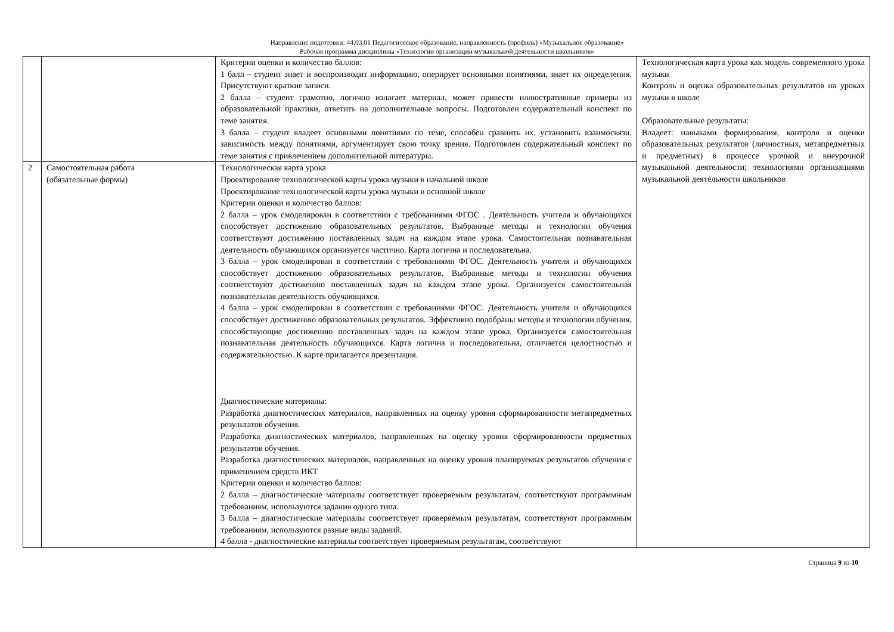Направление подготовки: 44.03.01 Педагогическое образование, направленность (профиль) «Музыкальное образование»
Рабочая программа дисциплины «Технологии организации музыкальной деятельности школьников»
| | | Критерии оценки и количество баллов: 1 балл – студент знает и воспроизводит информацию, оперирует основными понятиями, знает их определения. Присутствуют краткие записи. 2 балла – студент грамотно, логично излагает материал, может привести иллюстративные примеры из образовательной практики, ответить на дополнительные вопросы. Подготовлен содержательный конспект по теме занятия. 3 балла – студент владеет основными понятиями по теме, способен сравнить их, установить взаимосвязи, зависимость между понятиями, аргументирует свою точку зрения. Подготовлен содержательный конспект по теме занятия с привлечением дополнительной литературы. | Технологическая карта урока как модель современного урока музыки Контроль и оценка образовательных результатов на уроках музыки в школе Образовательные результаты: Владеет: навыками формирования, контроля и оценки образовательных результатов (личностных, метапредметных и предметных) в процессе урочной и внеурочной музыкальной деятельности; технологиями организациями музыкальной деятельности школьников |
| 2 | Самостоятельная работа (обязательные формы) | Технологическая карта урока Проектирование технологической карты урока музыки в начальной школе Проектирование технологической карты урока музыки в основной школе Критерии оценки и количество баллов: 2 балла – урок смоделирован в соответствии с требованиями ФГОС . Деятельность учителя и обучающихся способствует достижению образовательных результатов. Выбранные методы и технологии обучения соответствуют достижению поставленных задач на каждом этапе урока. Самостоятельная познавательная деятельность обучающихся организуется частично. Карта логична и последовательна. 3 балла – урок смоделирован в соответствии с требованиями ФГОС. Деятельность учителя и обучающихся способствует достижению образовательных результатов. Выбранные методы и технологии обучения соответствуют достижению поставленных задач на каждом этапе урока. Организуется самостоятельная познавательная деятельность обучающихся. 4 балла – урок смоделирован в соответствии с требованиями ФГОС. Деятельность учителя и обучающихся способствует достижению образовательных результатов. Эффективно подобраны методы и технологии обучения, способствующие достижению поставленных задач на каждом этапе урока. Организуется самостоятельная познавательная деятельность обучающихся. Карта логична и последовательна, отличается целостностью и содержательностью. К карте прилагается презентация. Диагностические материалы: Разработка диагностических материалов, направленных на оценку уровня сформированности метапредметных результатов обучения. Разработка диагностических материалов, направленных на оценку уровня сформированности предметных результатов обучения. Разработка диагностических материалов, направленных на оценку уровня планируемых результатов обучения с применением средств ИКТ Критерии оценки и количество баллов: 2 балла – диагностические материалы соответствует проверяемым результатам, соответствуют программным требованиям, используются задания одного типа. 3 балла – диагностические материалы соответствует проверяемым результатам, соответствуют программным требованиям, используются разные виды заданий. 4 балла - диагностические материалы соответствует проверяемым результатам, соответствуют | |
Страница 9 из 10